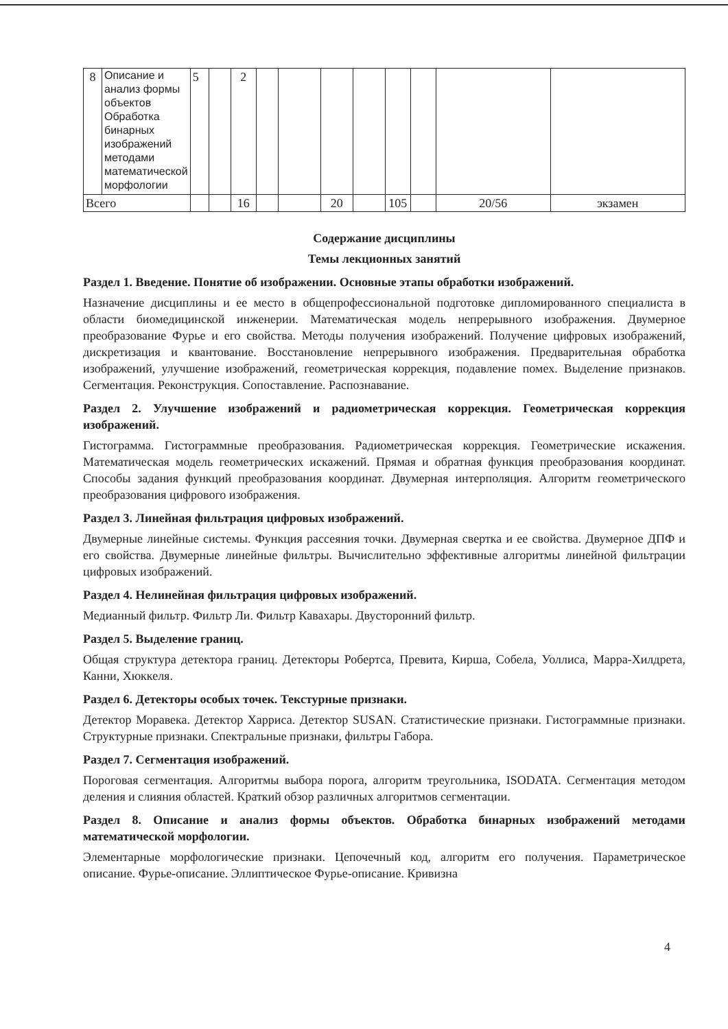| 8 | Описание и анализ формы объектов Обработка бинарных изображений методами математической морфологии | 5 | | 2 | | | | | | | | |
| Всего | | | | 16 | | | 20 | | 105 | | 20/56 | экзамен |
Содержание дисциплины
Темы лекционных занятий
Раздел 1. Введение. Понятие об изображении. Основные этапы обработки изображений.
Назначение дисциплины и ее место в общепрофессиональной подготовке дипломированного специалиста в области биомедицинской инженерии. Математическая модель непрерывного изображения. Двумерное преобразование Фурье и его свойства. Методы получения изображений. Получение цифровых изображений, дискретизация и квантование. Восстановление непрерывного изображения. Предварительная обработка изображений, улучшение изображений, геометрическая коррекция, подавление помех. Выделение признаков. Сегментация. Реконструкция. Сопоставление. Распознавание.
Раздел 2. Улучшение изображений и радиометрическая коррекция. Геометрическая коррекция изображений.
Гистограмма. Гистограммные преобразования. Радиометрическая коррекция. Геометрические искажения. Математическая модель геометрических искажений. Прямая и обратная функция преобразования координат. Способы задания функций преобразования координат. Двумерная интерполяция. Алгоритм геометрического преобразования цифрового изображения.
Раздел 3. Линейная фильтрация цифровых изображений.
Двумерные линейные системы. Функция рассеяния точки. Двумерная свертка и ее свойства. Двумерное ДПФ и его свойства. Двумерные линейные фильтры. Вычислительно эффективные алгоритмы линейной фильтрации цифровых изображений.
Раздел 4. Нелинейная фильтрация цифровых изображений.
Медианный фильтр. Фильтр Ли. Фильтр Кавахары. Двусторонний фильтр.
Раздел 5. Выделение границ.
Общая структура детектора границ. Детекторы Робертса, Превита, Кирша, Собела, Уоллиса, Марра-Хилдрета, Канни, Хюккеля.
Раздел 6. Детекторы особых точек. Текстурные признаки.
Детектор Моравека. Детектор Харриса. Детектор SUSAN. Статистические признаки. Гистограммные признаки. Структурные признаки. Спектральные признаки, фильтры Габора.
Раздел 7. Сегментация изображений.
Пороговая сегментация. Алгоритмы выбора порога, алгоритм треугольника, ISODATA. Сегментация методом деления и слияния областей. Краткий обзор различных алгоритмов сегментации.
Раздел 8. Описание и анализ формы объектов. Обработка бинарных изображений методами математической морфологии.
Элементарные морфологические признаки. Цепочечный код, алгоритм его получения. Параметрическое описание. Фурье-описание. Эллиптическое Фурье-описание. Кривизна
4